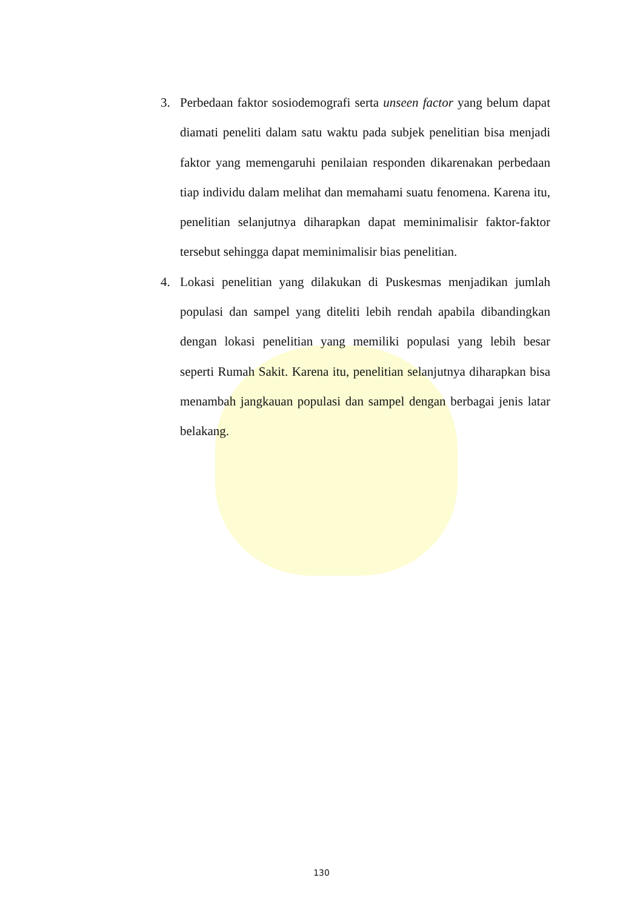3. Perbedaan faktor sosiodemografi serta unseen factor yang belum dapat diamati peneliti dalam satu waktu pada subjek penelitian bisa menjadi faktor yang memengaruhi penilaian responden dikarenakan perbedaan tiap individu dalam melihat dan memahami suatu fenomena. Karena itu, penelitian selanjutnya diharapkan dapat meminimalisir faktor-faktor tersebut sehingga dapat meminimalisir bias penelitian.
4. Lokasi penelitian yang dilakukan di Puskesmas menjadikan jumlah populasi dan sampel yang diteliti lebih rendah apabila dibandingkan dengan lokasi penelitian yang memiliki populasi yang lebih besar seperti Rumah Sakit. Karena itu, penelitian selanjutnya diharapkan bisa menambah jangkauan populasi dan sampel dengan berbagai jenis latar belakang.
130